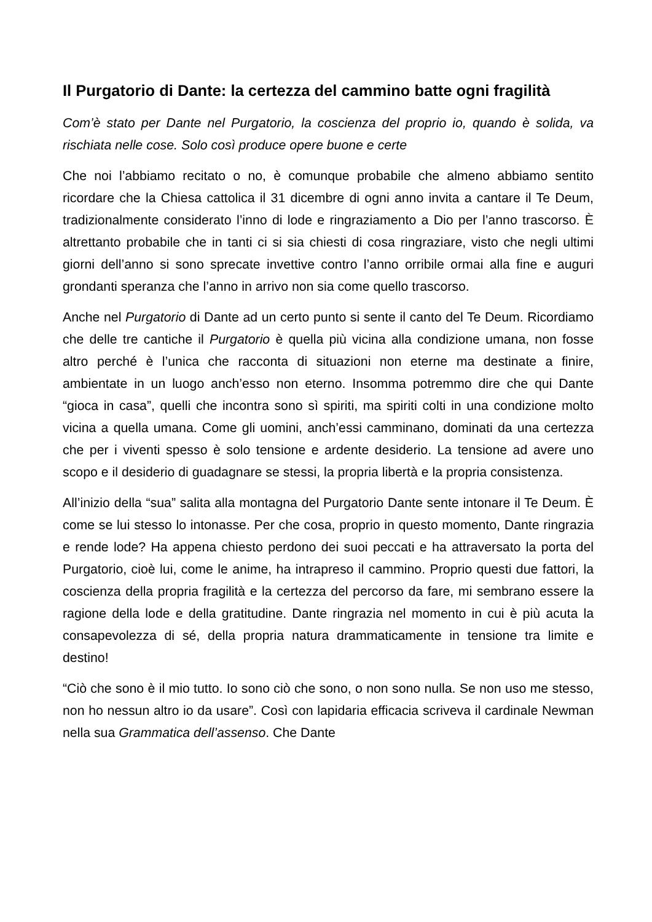Il Purgatorio di Dante: la certezza del cammino batte ogni fragilità
Com’è stato per Dante nel Purgatorio, la coscienza del proprio io, quando è solida, va rischiata nelle cose. Solo così produce opere buone e certe
Che noi l’abbiamo recitato o no, è comunque probabile che almeno abbiamo sentito ricordare che la Chiesa cattolica il 31 dicembre di ogni anno invita a cantare il Te Deum, tradizionalmente considerato l’inno di lode e ringraziamento a Dio per l’anno trascorso. È altrettanto probabile che in tanti ci si sia chiesti di cosa ringraziare, visto che negli ultimi giorni dell’anno si sono sprecate invettive contro l’anno orribile ormai alla fine e auguri grondanti speranza che l’anno in arrivo non sia come quello trascorso.
Anche nel Purgatorio di Dante ad un certo punto si sente il canto del Te Deum. Ricordiamo che delle tre cantiche il Purgatorio è quella più vicina alla condizione umana, non fosse altro perché è l’unica che racconta di situazioni non eterne ma destinate a finire, ambientate in un luogo anch’esso non eterno. Insomma potremmo dire che qui Dante “gioca in casa”, quelli che incontra sono sì spiriti, ma spiriti colti in una condizione molto vicina a quella umana. Come gli uomini, anch’essi camminano, dominati da una certezza che per i viventi spesso è solo tensione e ardente desiderio. La tensione ad avere uno scopo e il desiderio di guadagnare se stessi, la propria libertà e la propria consistenza.
All’inizio della “sua” salita alla montagna del Purgatorio Dante sente intonare il Te Deum. È come se lui stesso lo intonasse. Per che cosa, proprio in questo momento, Dante ringrazia e rende lode? Ha appena chiesto perdono dei suoi peccati e ha attraversato la porta del Purgatorio, cioè lui, come le anime, ha intrapreso il cammino. Proprio questi due fattori, la coscienza della propria fragilità e la certezza del percorso da fare, mi sembrano essere la ragione della lode e della gratitudine. Dante ringrazia nel momento in cui è più acuta la consapevolezza di sé, della propria natura drammaticamente in tensione tra limite e destino!
“Ciò che sono è il mio tutto. Io sono ciò che sono, o non sono nulla. Se non uso me stesso, non ho nessun altro io da usare”. Così con lapidaria efficacia scriveva il cardinale Newman nella sua Grammatica dell’assenso. Che Dante